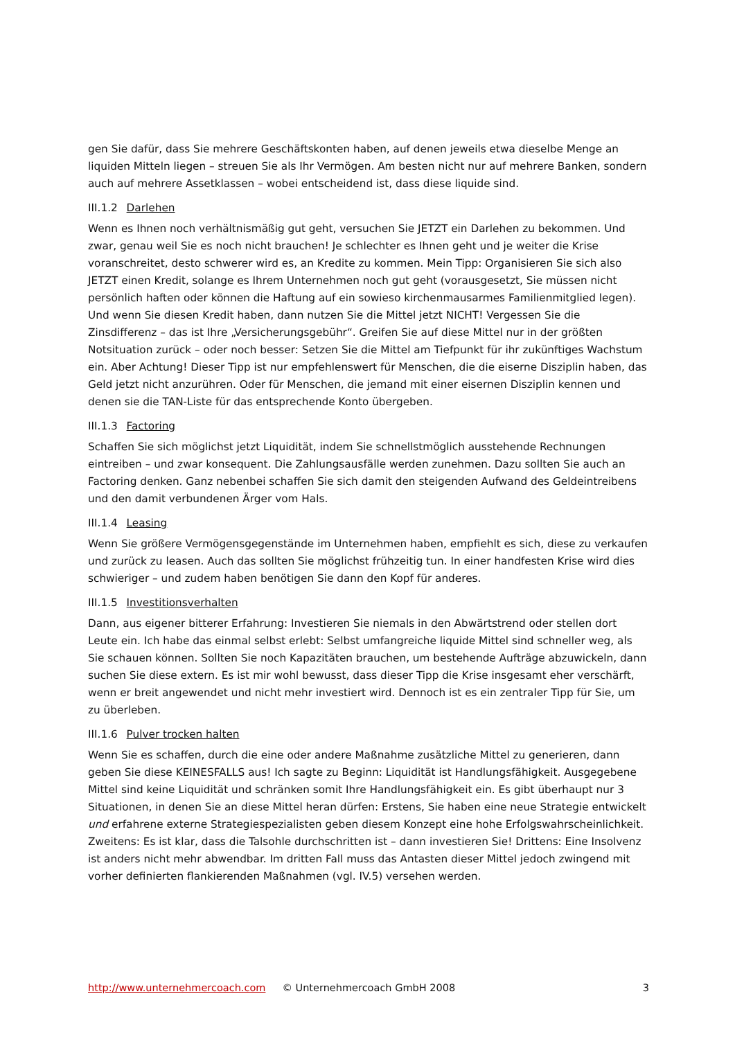gen Sie dafür, dass Sie mehrere Geschäftskonten haben, auf denen jeweils etwa dieselbe Menge an liquiden Mitteln liegen – streuen Sie als Ihr Vermögen. Am besten nicht nur auf mehrere Banken, sondern auch auf mehrere Assetklassen – wobei entscheidend ist, dass diese liquide sind.
III.1.2 Darlehen
Wenn es Ihnen noch verhältnismäßig gut geht, versuchen Sie JETZT ein Darlehen zu bekommen. Und zwar, genau weil Sie es noch nicht brauchen! Je schlechter es Ihnen geht und je weiter die Krise voranschreitet, desto schwerer wird es, an Kredite zu kommen. Mein Tipp: Organisieren Sie sich also JETZT einen Kredit, solange es Ihrem Unternehmen noch gut geht (vorausgesetzt, Sie müssen nicht persönlich haften oder können die Haftung auf ein sowieso kirchenmausarmes Familienmitglied legen). Und wenn Sie diesen Kredit haben, dann nutzen Sie die Mittel jetzt NICHT! Vergessen Sie die Zinsdifferenz – das ist Ihre „Versicherungsgebühr“. Greifen Sie auf diese Mittel nur in der größten Notsituation zurück – oder noch besser: Setzen Sie die Mittel am Tiefpunkt für ihr zukünftiges Wachstum ein. Aber Achtung! Dieser Tipp ist nur empfehlenswert für Menschen, die die eiserne Disziplin haben, das Geld jetzt nicht anzurühren. Oder für Menschen, die jemand mit einer eisernen Disziplin kennen und denen sie die TAN-Liste für das entsprechende Konto übergeben.
III.1.3 Factoring
Schaffen Sie sich möglichst jetzt Liquidität, indem Sie schnellstmöglich ausstehende Rechnungen eintreiben – und zwar konsequent. Die Zahlungsausfälle werden zunehmen. Dazu sollten Sie auch an Factoring denken. Ganz nebenbei schaffen Sie sich damit den steigenden Aufwand des Geldeintreibens und den damit verbundenen Ärger vom Hals.
III.1.4 Leasing
Wenn Sie größere Vermögensgegenstände im Unternehmen haben, empfiehlt es sich, diese zu verkaufen und zurück zu leasen. Auch das sollten Sie möglichst frühzeitig tun. In einer handfesten Krise wird dies schwieriger – und zudem haben benötigen Sie dann den Kopf für anderes.
III.1.5 Investitionsverhalten
Dann, aus eigener bitterer Erfahrung: Investieren Sie niemals in den Abwärtstrend oder stellen dort Leute ein. Ich habe das einmal selbst erlebt: Selbst umfangreiche liquide Mittel sind schneller weg, als Sie schauen können. Sollten Sie noch Kapazitäten brauchen, um bestehende Aufträge abzuwickeln, dann suchen Sie diese extern. Es ist mir wohl bewusst, dass dieser Tipp die Krise insgesamt eher verschärft, wenn er breit angewendet und nicht mehr investiert wird. Dennoch ist es ein zentraler Tipp für Sie, um zu überleben.
III.1.6 Pulver trocken halten
Wenn Sie es schaffen, durch die eine oder andere Maßnahme zusätzliche Mittel zu generieren, dann geben Sie diese KEINESFALLS aus! Ich sagte zu Beginn: Liquidität ist Handlungsfähigkeit. Ausgegebene Mittel sind keine Liquidität und schränken somit Ihre Handlungsfähigkeit ein. Es gibt überhaupt nur 3 Situationen, in denen Sie an diese Mittel heran dürfen: Erstens, Sie haben eine neue Strategie entwickelt und erfahrene externe Strategiespezialisten geben diesem Konzept eine hohe Erfolgswahrscheinlichkeit. Zweitens: Es ist klar, dass die Talsohle durchschritten ist – dann investieren Sie! Drittens: Eine Insolvenz ist anders nicht mehr abwendbar. Im dritten Fall muss das Antasten dieser Mittel jedoch zwingend mit vorher definierten flankierenden Maßnahmen (vgl. IV.5) versehen werden.
http://www.unternehmercoach.com © Unternehmercoach GmbH 2008 3